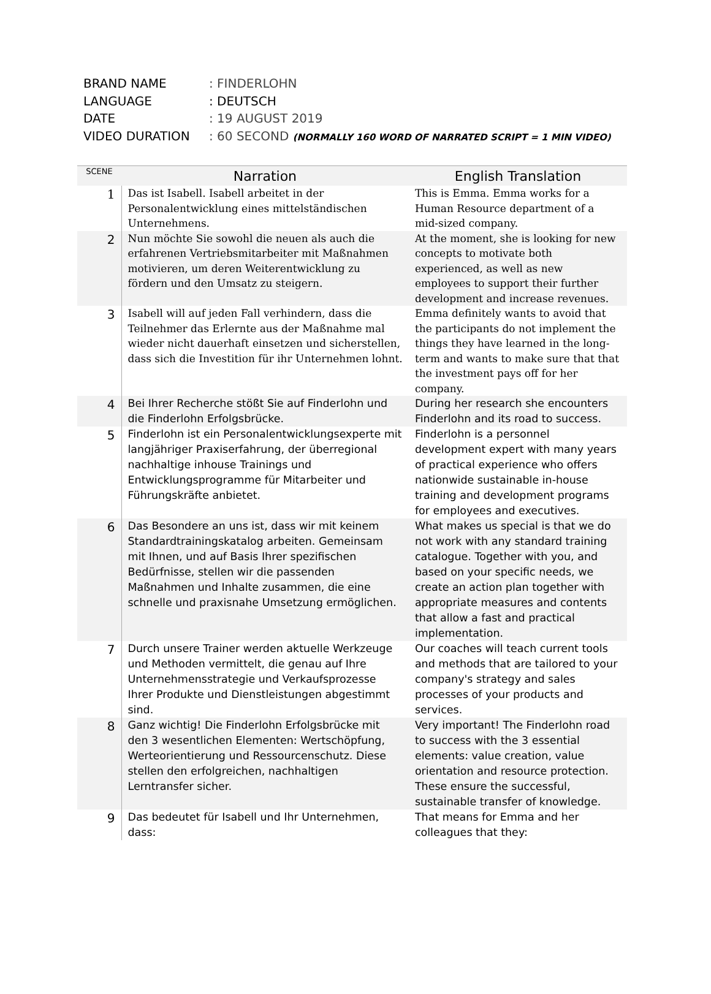BRAND NAME: FINDERLOHN
LANGUAGE: DEUTSCH
DATE: 19 AUGUST 2019
VIDEO DURATION: 60 SECOND (NORMALLY 160 WORD OF NARRATED SCRIPT = 1 MIN VIDEO)
| SCENE | Narration | English Translation |
| --- | --- | --- |
| 1 | Das ist Isabell. Isabell arbeitet in der Personalentwicklung eines mittelständischen Unternehmens. | This is Emma. Emma works for a Human Resource department of a mid-sized company. |
| 2 | Nun möchte Sie sowohl die neuen als auch die erfahrenen Vertriebsmitarbeiter mit Maßnahmen motivieren, um deren Weiterentwicklung zu fördern und den Umsatz zu steigern. | At the moment, she is looking for new concepts to motivate both experienced, as well as new employees to support their further development and increase revenues. |
| 3 | Isabell will auf jeden Fall verhindern, dass die Teilnehmer das Erlernte aus der Maßnahme mal wieder nicht dauerhaft einsetzen und sicherstellen, dass sich die Investition für ihr Unternehmen lohnt. | Emma definitely wants to avoid that the participants do not implement the things they have learned in the long-term and wants to make sure that that the investment pays off for her company. |
| 4 | Bei Ihrer Recherche stößt Sie auf Finderlohn und die Finderlohn Erfolgsbrücke. | During her research she encounters Finderlohn and its road to success. |
| 5 | Finderlohn ist ein Personalentwicklungsexperte mit langjähriger Praxiserfahrung, der überregional nachhaltige inhouse Trainings und Entwicklungsprogramme für Mitarbeiter und Führungskräfte anbietet. | Finderlohn is a personnel development expert with many years of practical experience who offers nationwide sustainable in-house training and development programs for employees and executives. |
| 6 | Das Besondere an uns ist, dass wir mit keinem Standardtrainingskatalog arbeiten. Gemeinsam mit Ihnen, und auf Basis Ihrer spezifischen Bedürfnisse, stellen wir die passenden Maßnahmen und Inhalte zusammen, die eine schnelle und praxisnahe Umsetzung ermöglichen. | What makes us special is that we do not work with any standard training catalogue. Together with you, and based on your specific needs, we create an action plan together with appropriate measures and contents that allow a fast and practical implementation. |
| 7 | Durch unsere Trainer werden aktuelle Werkzeuge und Methoden vermittelt, die genau auf Ihre Unternehmensstrategie und Verkaufsprozesse Ihrer Produkte und Dienstleistungen abgestimmt sind. | Our coaches will teach current tools and methods that are tailored to your company's strategy and sales processes of your products and services. |
| 8 | Ganz wichtig! Die Finderlohn Erfolgsbrücke mit den 3 wesentlichen Elementen: Wertschöpfung, Werteorientierung und Ressourcenschutz. Diese stellen den erfolgreichen, nachhaltigen Lerntransfer sicher. | Very important! The Finderlohn road to success with the 3 essential elements: value creation, value orientation and resource protection. These ensure the successful, sustainable transfer of knowledge. |
| 9 | Das bedeutet für Isabell und Ihr Unternehmen, dass: | That means for Emma and her colleagues that they: |